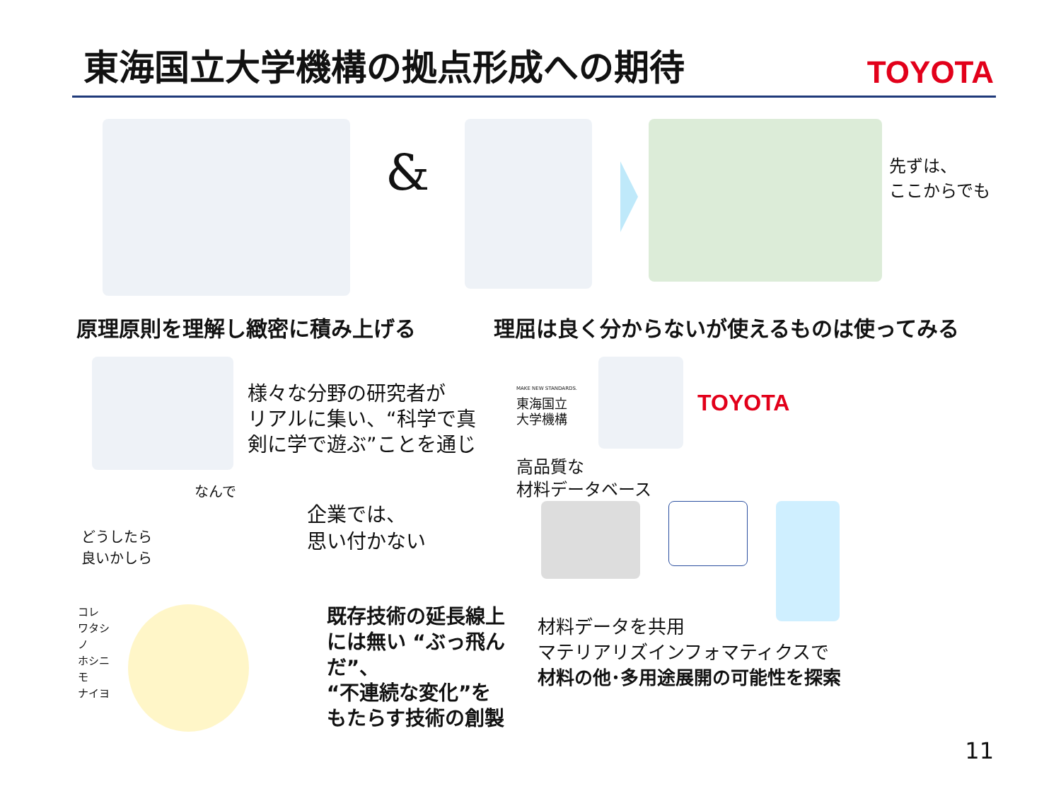東海国立大学機構の拠点形成への期待
TOYOTA
&
先ずは、
ここからでも
原理原則を理解し緻密に積み上げる 理屈は良く分からないが使えるものは使ってみる
様々な分野の研究者が
リアルに集い、“科学で真
剣に学で遊ぶ”ことを通じ
どうしたら
良いかしら
なんで
企業では、
思い付かない
コレ
ワタシノ
ホシニモ
ナイヨ
既存技術の延長線上
には無い “ぶっ飛んだ”、
“不連続な変化”を
もたらす技術の創製
MAKE NEW STANDARDS.
東海国立
大学機構
TOYOTA
高品質な
材料データベース
材料データを共用
マテリアリズインフォマティクスで
材料の他･多用途展開の可能性を探索
11